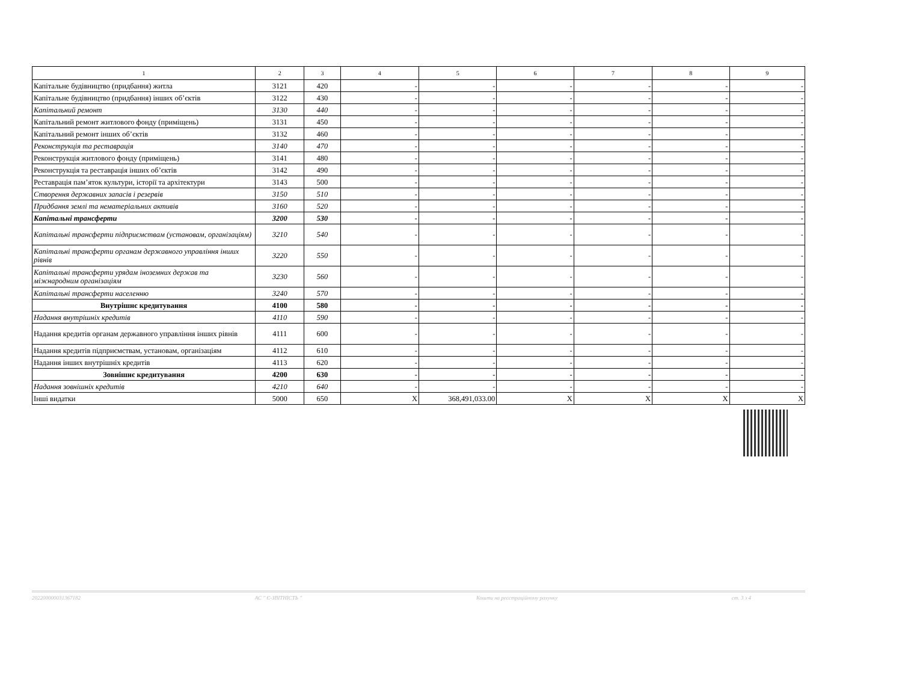| 1 | 2 | 3 | 4 | 5 | 6 | 7 | 8 | 9 |
| --- | --- | --- | --- | --- | --- | --- | --- | --- |
| Капітальне будівництво (придбання) житла | 3121 | 420 | - | - | - | - | - | - |
| Капітальне будівництво (придбання) інших об’єктів | 3122 | 430 | - | - | - | - | - | - |
| Капітальний ремонт | 3130 | 440 | - | - | - | - | - | - |
| Капітальний ремонт житлового фонду (приміщень) | 3131 | 450 | - | - | - | - | - | - |
| Капітальний ремонт інших об’єктів | 3132 | 460 | - | - | - | - | - | - |
| Реконструкція та реставрація | 3140 | 470 | - | - | - | - | - | - |
| Реконструкція житлового фонду (приміщень) | 3141 | 480 | - | - | - | - | - | - |
| Реконструкція та реставрація інших об’єктів | 3142 | 490 | - | - | - | - | - | - |
| Реставрація пам’яток культури, історії та архітектури | 3143 | 500 | - | - | - | - | - | - |
| Створення державних запасів і резервів | 3150 | 510 | - | - | - | - | - | - |
| Придбання землі та нематеріальних активів | 3160 | 520 | - | - | - | - | - | - |
| Капітальні трансферти | 3200 | 530 | - | - | - | - | - | - |
| Капітальні трансферти підприємствам (установам, організаціям) | 3210 | 540 | - | - | - | - | - | - |
| Капітальні трансферти органам державного управління інших рівнів | 3220 | 550 | - | - | - | - | - | - |
| Капітальні трансферти урядам іноземних держав та міжнародним організаціям | 3230 | 560 | - | - | - | - | - | - |
| Капітальні трансферти населенню | 3240 | 570 | - | - | - | - | - | - |
| Внутрішнє кредитування | 4100 | 580 | - | - | - | - | - | - |
| Надання внутрішніх кредитів | 4110 | 590 | - | - | - | - | - | - |
| Надання кредитів органам державного управління інших рівнів | 4111 | 600 | - | - | - | - | - | - |
| Надання кредитів підприємствам, установам, організаціям | 4112 | 610 | - | - | - | - | - | - |
| Надання інших внутрішніх кредитів | 4113 | 620 | - | - | - | - | - | - |
| Зовнішнє кредитування | 4200 | 630 | - | - | - | - | - | - |
| Надання зовнішніх кредитів | 4210 | 640 | - | - | - | - | - | - |
| Інші видатки | 5000 | 650 | X | 368,491,033.00 | X | X | X | X |
202200000031367182 АС " Є-ЗВІТНІСТЬ " Кошти на реєстраційному рахунку ст. 3 з 4